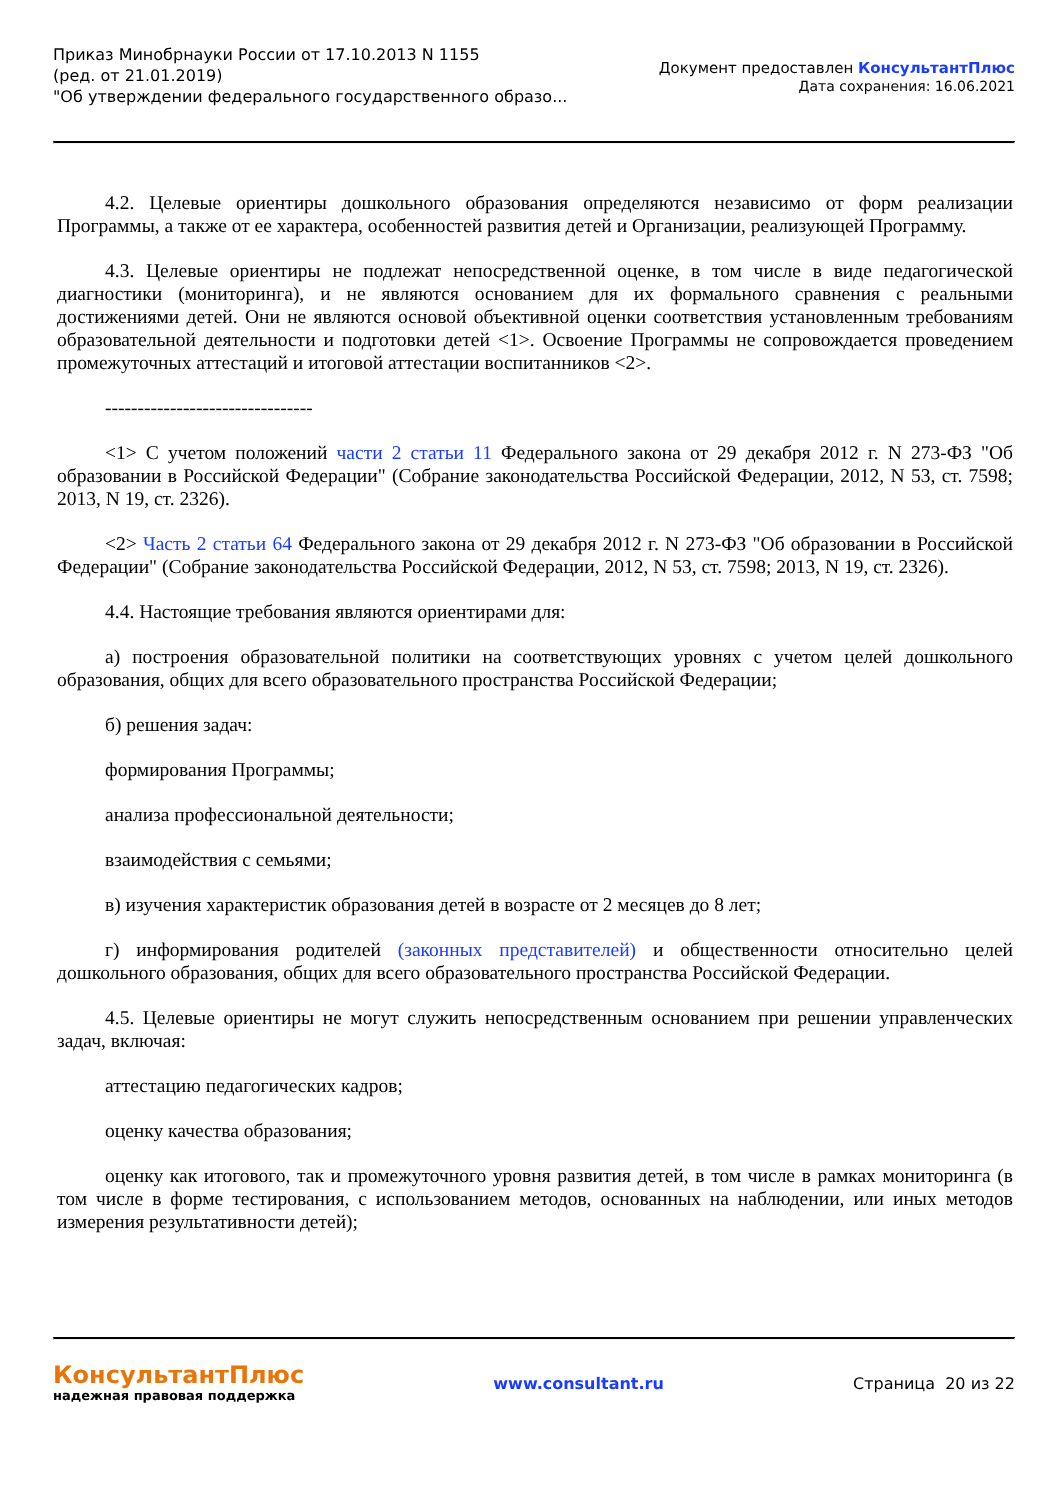Приказ Минобрнауки России от 17.10.2013 N 1155
(ред. от 21.01.2019)
"Об утверждении федерального государственного образо...
Документ предоставлен КонсультантПлюс
Дата сохранения: 16.06.2021
4.2. Целевые ориентиры дошкольного образования определяются независимо от форм реализации Программы, а также от ее характера, особенностей развития детей и Организации, реализующей Программу.
4.3. Целевые ориентиры не подлежат непосредственной оценке, в том числе в виде педагогической диагностики (мониторинга), и не являются основанием для их формального сравнения с реальными достижениями детей. Они не являются основой объективной оценки соответствия установленным требованиям образовательной деятельности и подготовки детей <1>. Освоение Программы не сопровождается проведением промежуточных аттестаций и итоговой аттестации воспитанников <2>.
--------------------------------
<1> С учетом положений части 2 статьи 11 Федерального закона от 29 декабря 2012 г. N 273-ФЗ "Об образовании в Российской Федерации" (Собрание законодательства Российской Федерации, 2012, N 53, ст. 7598; 2013, N 19, ст. 2326).
<2> Часть 2 статьи 64 Федерального закона от 29 декабря 2012 г. N 273-ФЗ "Об образовании в Российской Федерации" (Собрание законодательства Российской Федерации, 2012, N 53, ст. 7598; 2013, N 19, ст. 2326).
4.4. Настоящие требования являются ориентирами для:
а) построения образовательной политики на соответствующих уровнях с учетом целей дошкольного образования, общих для всего образовательного пространства Российской Федерации;
б) решения задач:
формирования Программы;
анализа профессиональной деятельности;
взаимодействия с семьями;
в) изучения характеристик образования детей в возрасте от 2 месяцев до 8 лет;
г) информирования родителей (законных представителей) и общественности относительно целей дошкольного образования, общих для всего образовательного пространства Российской Федерации.
4.5. Целевые ориентиры не могут служить непосредственным основанием при решении управленческих задач, включая:
аттестацию педагогических кадров;
оценку качества образования;
оценку как итогового, так и промежуточного уровня развития детей, в том числе в рамках мониторинга (в том числе в форме тестирования, с использованием методов, основанных на наблюдении, или иных методов измерения результативности детей);
КонсультантПлюс
надежная правовая поддержка
www.consultant.ru Страница 20 из 22